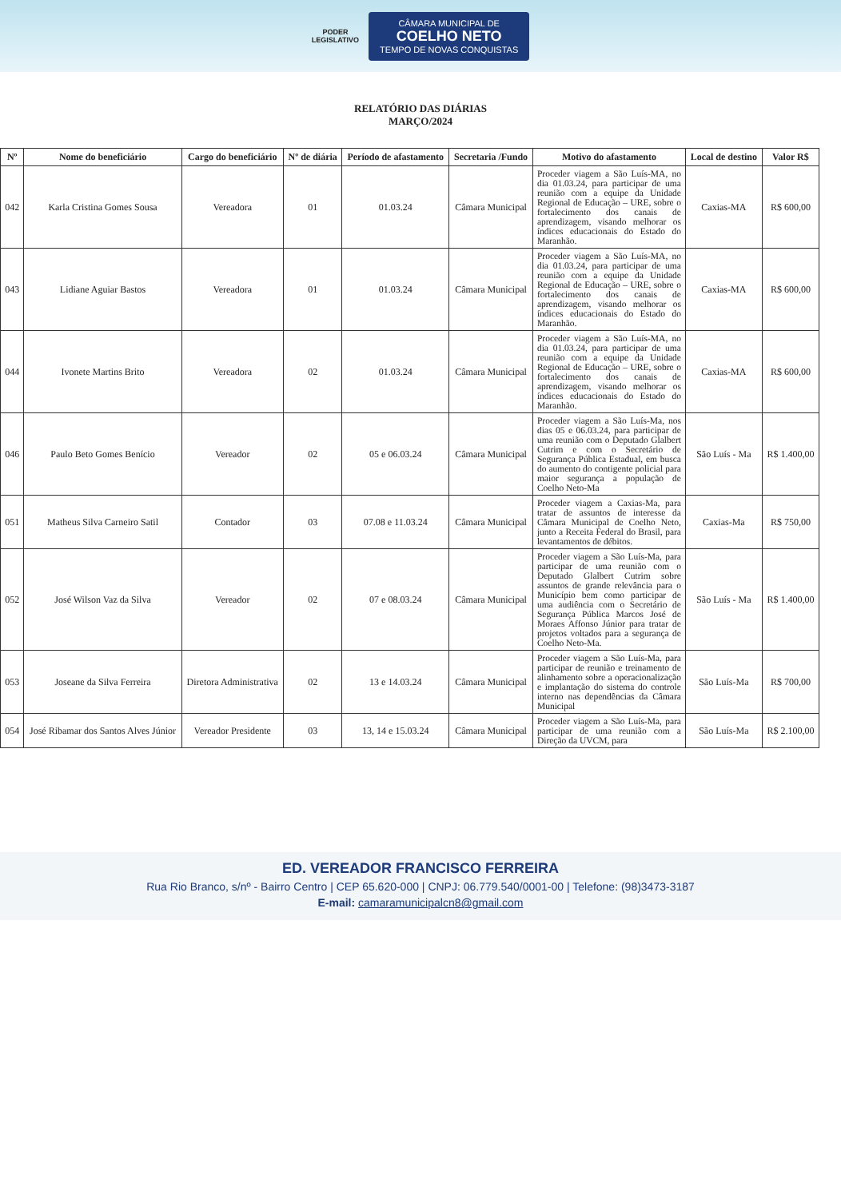PODER
LEGISLATIVO
CÂMARA MUNICIPAL DE
COELHO NETO
TEMPO DE NOVAS CONQUISTAS
RELATÓRIO DAS DIÁRIAS
MARÇO/2024
| Nº | Nome do beneficiário | Cargo do beneficiário | Nº de diária | Período de afastamento | Secretaria /Fundo | Motivo do afastamento | Local de destino | Valor R$ |
| --- | --- | --- | --- | --- | --- | --- | --- | --- |
| 042 | Karla Cristina Gomes Sousa | Vereadora | 01 | 01.03.24 | Câmara Municipal | Proceder viagem a São Luís-MA, no dia 01.03.24, para participar de uma reunião com a equipe da Unidade Regional de Educação – URE, sobre o fortalecimento dos canais de aprendizagem, visando melhorar os índices educacionais do Estado do Maranhão. | Caxias-MA | R$ 600,00 |
| 043 | Lidiane Aguiar Bastos | Vereadora | 01 | 01.03.24 | Câmara Municipal | Proceder viagem a São Luís-MA, no dia 01.03.24, para participar de uma reunião com a equipe da Unidade Regional de Educação – URE, sobre o fortalecimento dos canais de aprendizagem, visando melhorar os índices educacionais do Estado do Maranhão. | Caxias-MA | R$ 600,00 |
| 044 | Ivonete Martins Brito | Vereadora | 02 | 01.03.24 | Câmara Municipal | Proceder viagem a São Luís-MA, no dia 01.03.24, para participar de uma reunião com a equipe da Unidade Regional de Educação – URE, sobre o fortalecimento dos canais de aprendizagem, visando melhorar os índices educacionais do Estado do Maranhão. | Caxias-MA | R$ 600,00 |
| 046 | Paulo Beto Gomes Benício | Vereador | 02 | 05 e 06.03.24 | Câmara Municipal | Proceder viagem a São Luís-Ma, nos dias 05 e 06.03.24, para participar de uma reunião com o Deputado Glalbert Cutrim e com o Secretário de Segurança Pública Estadual, em busca do aumento do contigente policial para maior segurança a população de Coelho Neto-Ma | São Luís - Ma | R$ 1.400,00 |
| 051 | Matheus Silva Carneiro Satil | Contador | 03 | 07.08 e 11.03.24 | Câmara Municipal | Proceder viagem a Caxias-Ma, para tratar de assuntos de interesse da Câmara Municipal de Coelho Neto, junto a Receita Federal do Brasil, para levantamentos de débitos. | Caxias-Ma | R$ 750,00 |
| 052 | José Wilson Vaz da Silva | Vereador | 02 | 07 e 08.03.24 | Câmara Municipal | Proceder viagem a São Luís-Ma, para participar de uma reunião com o Deputado Glalbert Cutrim sobre assuntos de grande relevância para o Município bem como participar de uma audiência com o Secretário de Segurança Pública Marcos José de Moraes Affonso Júnior para tratar de projetos voltados para a segurança de Coelho Neto-Ma. | São Luís - Ma | R$ 1.400,00 |
| 053 | Joseane da Silva Ferreira | Diretora Administrativa | 02 | 13 e 14.03.24 | Câmara Municipal | Proceder viagem a São Luís-Ma, para participar de reunião e treinamento de alinhamento sobre a operacionalização e implantação do sistema do controle interno nas dependências da Câmara Municipal | São Luís-Ma | R$ 700,00 |
| 054 | José Ribamar dos Santos Alves Júnior | Vereador Presidente | 03 | 13, 14 e 15.03.24 | Câmara Municipal | Proceder viagem a São Luís-Ma, para participar de uma reunião com a Direção da UVCM, para | São Luís-Ma | R$ 2.100,00 |
ED. VEREADOR FRANCISCO FERREIRA
Rua Rio Branco, s/nº - Bairro Centro | CEP 65.620-000 | CNPJ: 06.779.540/0001-00 | Telefone: (98)3473-3187
E-mail: camaramunicipalcn8@gmail.com